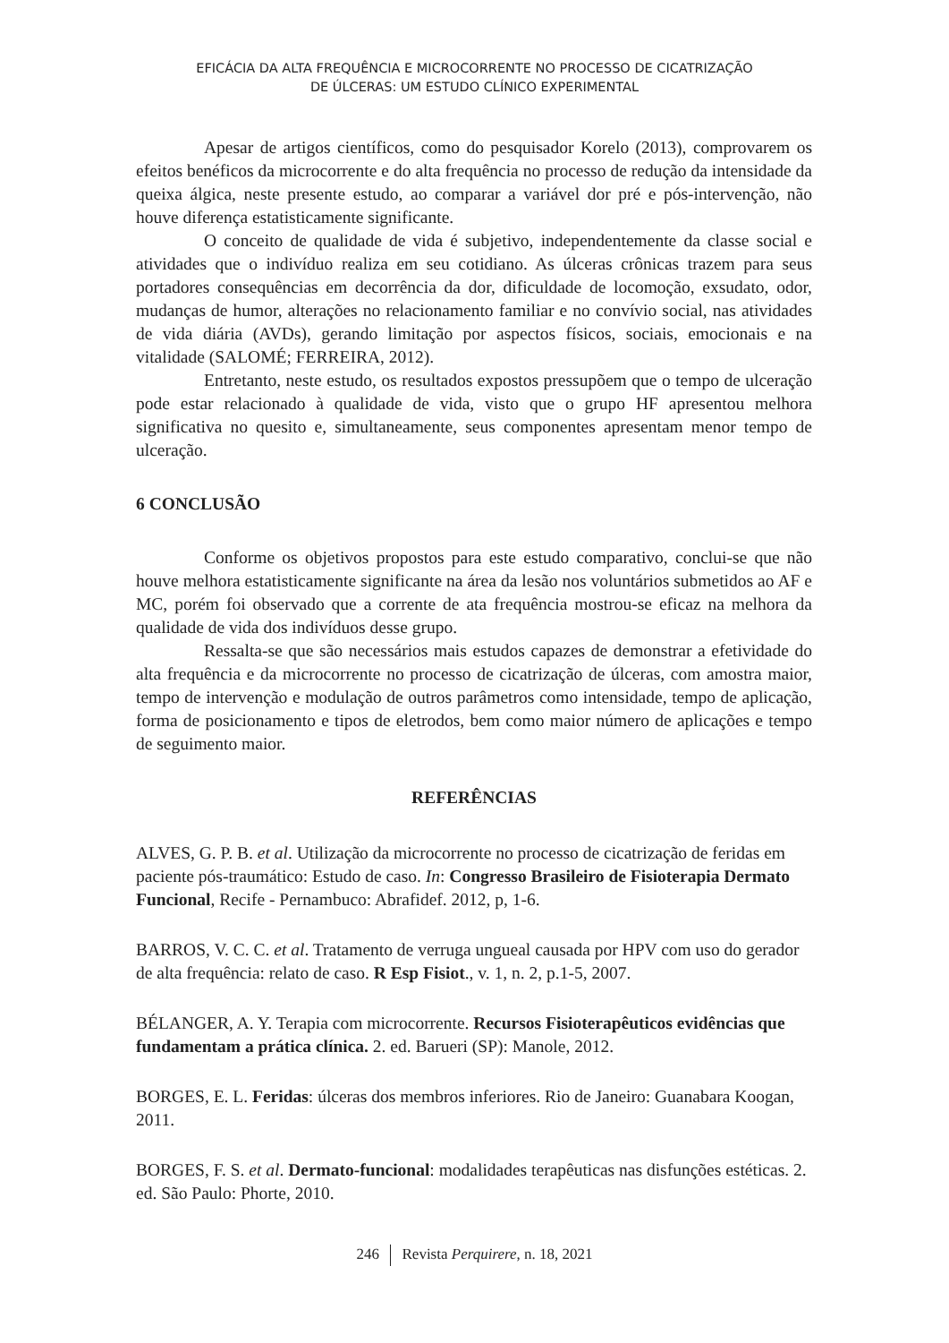EFICÁCIA DA ALTA FREQUÊNCIA E MICROCORRENTE NO PROCESSO DE CICATRIZAÇÃO
DE ÚLCERAS: UM ESTUDO CLÍNICO EXPERIMENTAL
Apesar de artigos científicos, como do pesquisador Korelo (2013), comprovarem os efeitos benéficos da microcorrente e do alta frequência no processo de redução da intensidade da queixa álgica, neste presente estudo, ao comparar a variável dor pré e pós-intervenção, não houve diferença estatisticamente significante.
O conceito de qualidade de vida é subjetivo, independentemente da classe social e atividades que o indivíduo realiza em seu cotidiano. As úlceras crônicas trazem para seus portadores consequências em decorrência da dor, dificuldade de locomoção, exsudato, odor, mudanças de humor, alterações no relacionamento familiar e no convívio social, nas atividades de vida diária (AVDs), gerando limitação por aspectos físicos, sociais, emocionais e na vitalidade (SALOMÉ; FERREIRA, 2012).
Entretanto, neste estudo, os resultados expostos pressupõem que o tempo de ulceração pode estar relacionado à qualidade de vida, visto que o grupo HF apresentou melhora significativa no quesito e, simultaneamente, seus componentes apresentam menor tempo de ulceração.
6 CONCLUSÃO
Conforme os objetivos propostos para este estudo comparativo, conclui-se que não houve melhora estatisticamente significante na área da lesão nos voluntários submetidos ao AF e MC, porém foi observado que a corrente de ata frequência mostrou-se eficaz na melhora da qualidade de vida dos indivíduos desse grupo.
Ressalta-se que são necessários mais estudos capazes de demonstrar a efetividade do alta frequência e da microcorrente no processo de cicatrização de úlceras, com amostra maior, tempo de intervenção e modulação de outros parâmetros como intensidade, tempo de aplicação, forma de posicionamento e tipos de eletrodos, bem como maior número de aplicações e tempo de seguimento maior.
REFERÊNCIAS
ALVES, G. P. B. et al. Utilização da microcorrente no processo de cicatrização de feridas em paciente pós-traumático: Estudo de caso. In: Congresso Brasileiro de Fisioterapia Dermato Funcional, Recife - Pernambuco: Abrafidef. 2012, p, 1-6.
BARROS, V. C. C. et al. Tratamento de verruga ungueal causada por HPV com uso do gerador de alta frequência: relato de caso. R Esp Fisiot., v. 1, n. 2, p.1-5, 2007.
BÉLANGER, A. Y. Terapia com microcorrente. Recursos Fisioterapêuticos evidências que fundamentam a prática clínica. 2. ed. Barueri (SP): Manole, 2012.
BORGES, E. L. Feridas: úlceras dos membros inferiores. Rio de Janeiro: Guanabara Koogan, 2011.
BORGES, F. S. et al. Dermato-funcional: modalidades terapêuticas nas disfunções estéticas. 2. ed. São Paulo: Phorte, 2010.
246 Revista Perquirere, n. 18, 2021